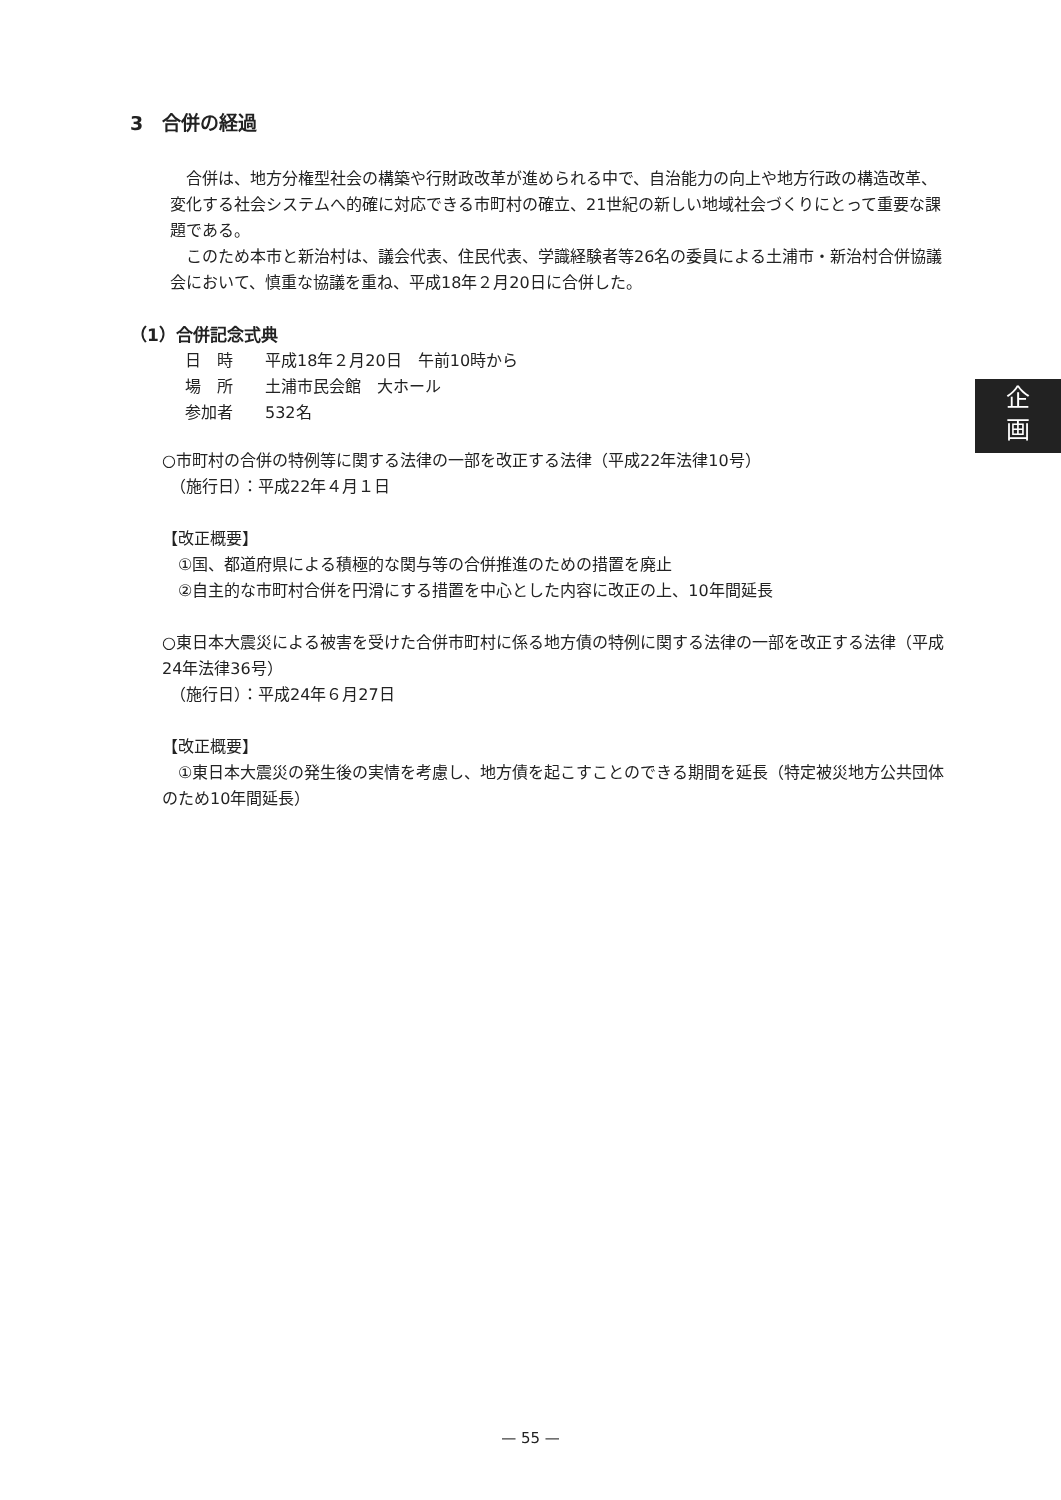3　合併の経過
　合併は、地方分権型社会の構築や行財政改革が進められる中で、自治能力の向上や地方行政の構造改革、変化する社会システムへ的確に対応できる市町村の確立、21世紀の新しい地域社会づくりにとって重要な課題である。
　このため本市と新治村は、議会代表、住民代表、学識経験者等26名の委員による土浦市・新治村合併協議会において、慎重な協議を重ね、平成18年２月20日に合併した。
（1）合併記念式典
日　時　　平成18年２月20日　午前10時から
場　所　　土浦市民会館　大ホール
参加者　　532名
○市町村の合併の特例等に関する法律の一部を改正する法律（平成22年法律10号）
　（施行日）：平成22年４月１日
【改正概要】
　①国、都道府県による積極的な関与等の合併推進のための措置を廃止
　②自主的な市町村合併を円滑にする措置を中心とした内容に改正の上、10年間延長
○東日本大震災による被害を受けた合併市町村に係る地方債の特例に関する法律の一部を改正する法律（平成24年法律36号）
　（施行日）：平成24年６月27日
【改正概要】
　①東日本大震災の発生後の実情を考慮し、地方債を起こすことのできる期間を延長（特定被災地方公共団体のため10年間延長）
企
画
— 55 —